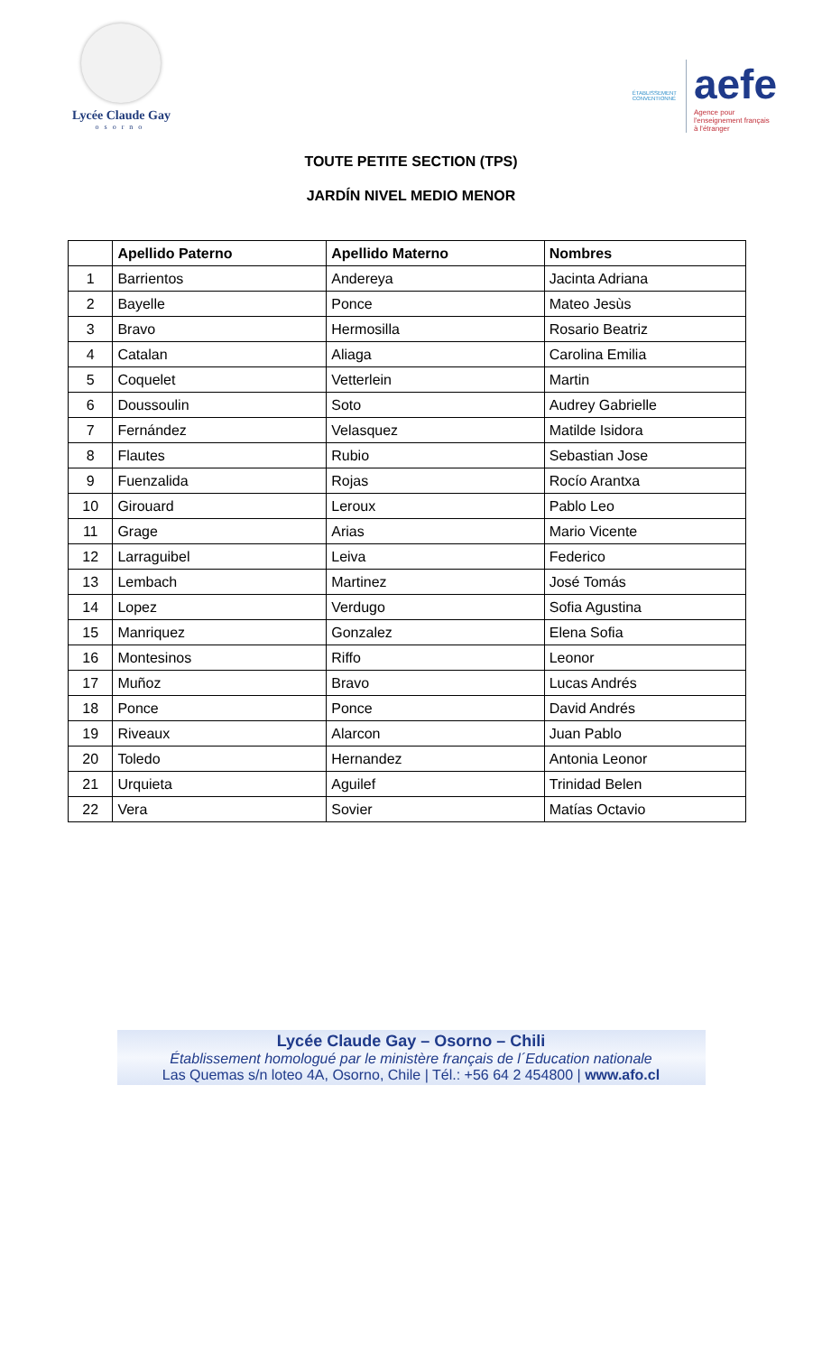Lycée Claude Gay
osorno
ÉTABLISSEMENT
CONVENTIONNÉ
aefe
Agence pour
l'enseignement français
à l'étranger
TOUTE PETITE SECTION (TPS)
JARDÍN NIVEL MEDIO MENOR
| | Apellido Paterno | Apellido Materno | Nombres |
| --- | --- | --- | --- |
| 1 | Barrientos | Andereya | Jacinta Adriana |
| 2 | Bayelle | Ponce | Mateo Jesùs |
| 3 | Bravo | Hermosilla | Rosario Beatriz |
| 4 | Catalan | Aliaga | Carolina Emilia |
| 5 | Coquelet | Vetterlein | Martin |
| 6 | Doussoulin | Soto | Audrey Gabrielle |
| 7 | Fernández | Velasquez | Matilde Isidora |
| 8 | Flautes | Rubio | Sebastian Jose |
| 9 | Fuenzalida | Rojas | Rocío Arantxa |
| 10 | Girouard | Leroux | Pablo Leo |
| 11 | Grage | Arias | Mario Vicente |
| 12 | Larraguibel | Leiva | Federico |
| 13 | Lembach | Martinez | José Tomás |
| 14 | Lopez | Verdugo | Sofia Agustina |
| 15 | Manriquez | Gonzalez | Elena Sofia |
| 16 | Montesinos | Riffo | Leonor |
| 17 | Muñoz | Bravo | Lucas Andrés |
| 18 | Ponce | Ponce | David Andrés |
| 19 | Riveaux | Alarcon | Juan Pablo |
| 20 | Toledo | Hernandez | Antonia Leonor |
| 21 | Urquieta | Aguilef | Trinidad Belen |
| 22 | Vera | Sovier | Matías Octavio |
Lycée Claude Gay – Osorno – Chili
Établissement homologué par le ministère français de l´Education nationale
Las Quemas s/n loteo 4A, Osorno, Chile | Tél.: +56 64 2 454800 | www.afo.cl